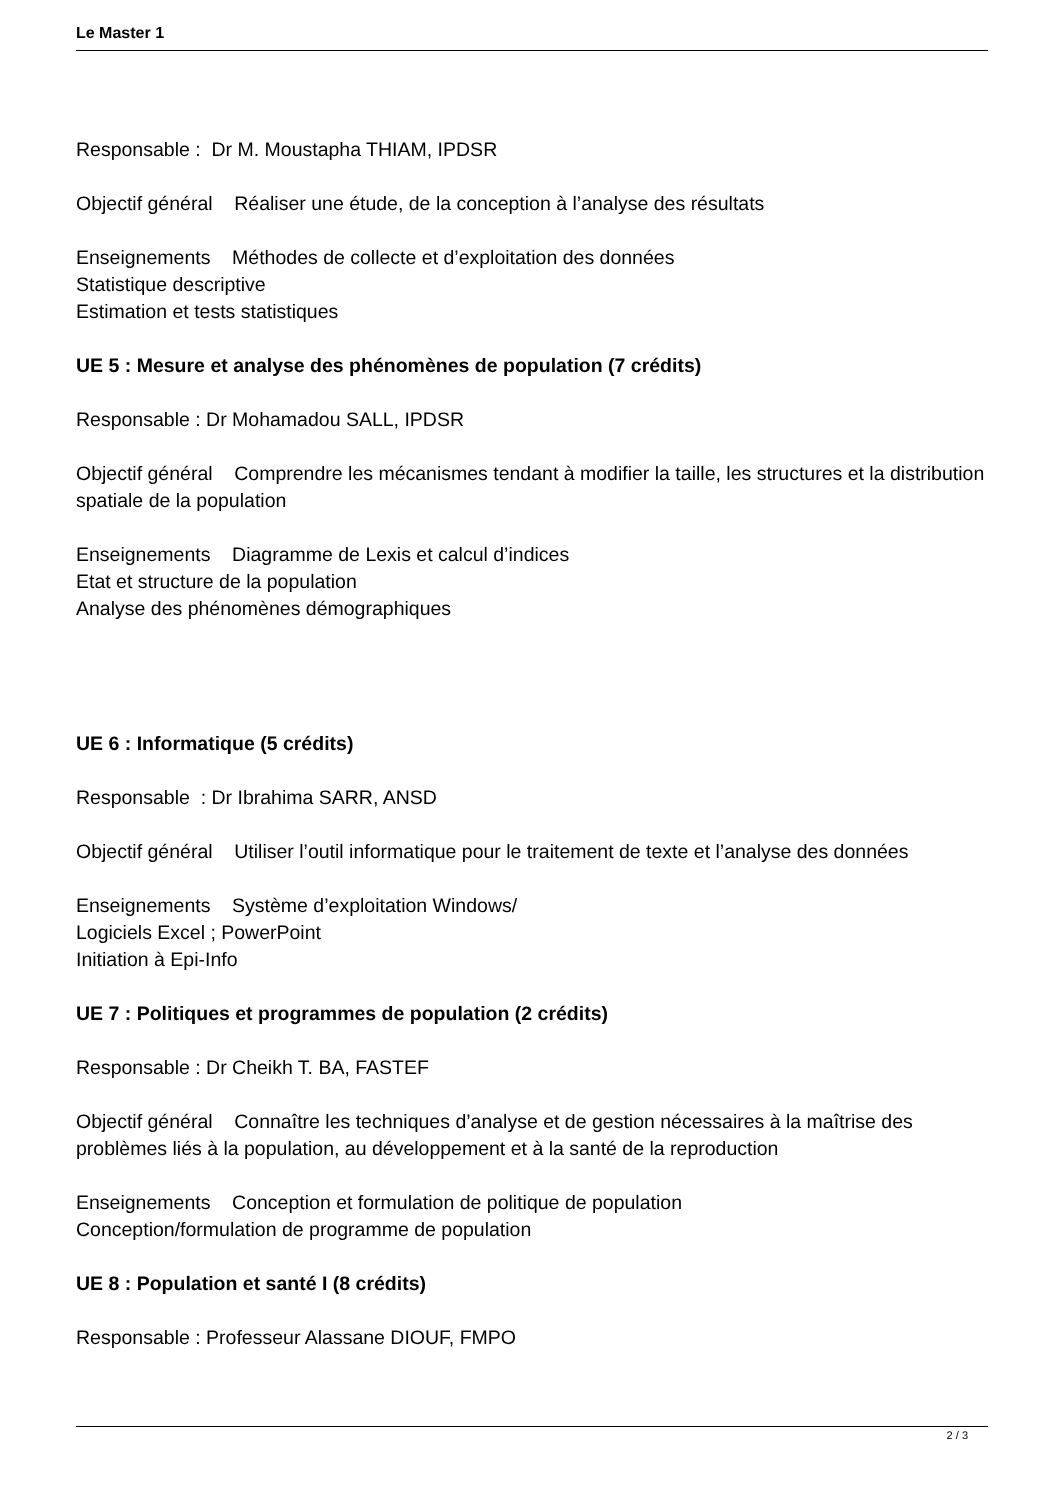Le Master 1
Responsable : Dr M. Moustapha THIAM, IPDSR
Objectif général Réaliser une étude, de la conception à l’analyse des résultats
Enseignements Méthodes de collecte et d’exploitation des données
Statistique descriptive
Estimation et tests statistiques
UE 5 : Mesure et analyse des phénomènes de population (7 crédits)
Responsable : Dr Mohamadou SALL, IPDSR
Objectif général Comprendre les mécanismes tendant à modifier la taille, les structures et la distribution spatiale de la population
Enseignements Diagramme de Lexis et calcul d’indices
Etat et structure de la population
Analyse des phénomènes démographiques
UE 6 : Informatique (5 crédits)
Responsable : Dr Ibrahima SARR, ANSD
Objectif général Utiliser l’outil informatique pour le traitement de texte et l’analyse des données
Enseignements Système d’exploitation Windows/
Logiciels Excel ; PowerPoint
Initiation à Epi-Info
UE 7 : Politiques et programmes de population (2 crédits)
Responsable : Dr Cheikh T. BA, FASTEF
Objectif général Connaître les techniques d’analyse et de gestion nécessaires à la maîtrise des problèmes liés à la population, au développement et à la santé de la reproduction
Enseignements Conception et formulation de politique de population
Conception/formulation de programme de population
UE 8 : Population et santé I (8 crédits)
Responsable : Professeur Alassane DIOUF, FMPO
2 / 3